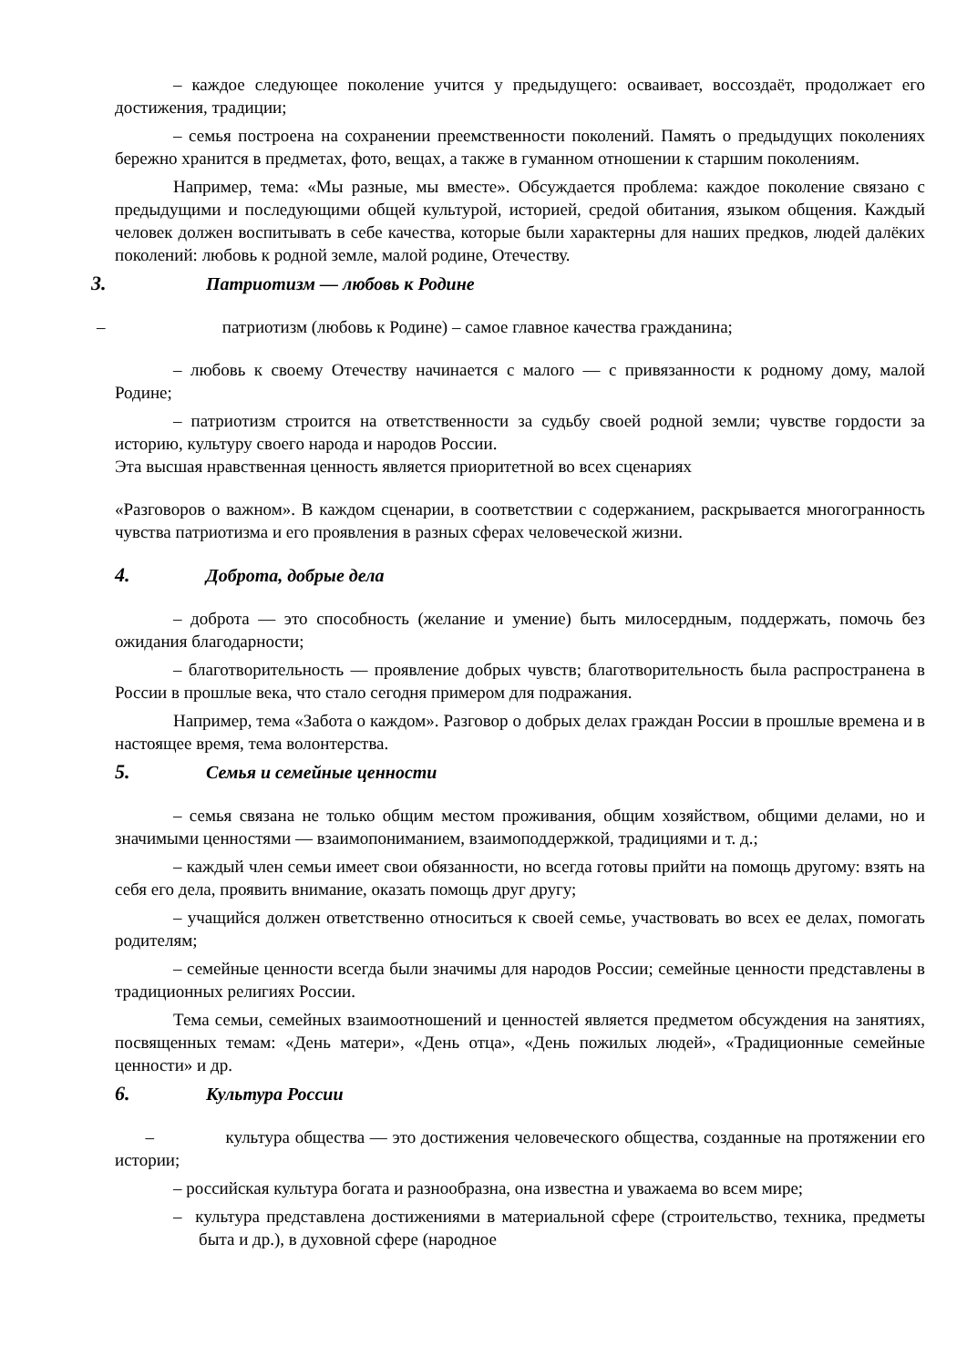– каждое следующее поколение учится у предыдущего: осваивает, воссоздаёт, продолжает его достижения, традиции;
– семья построена на сохранении преемственности поколений. Память о предыдущих поколениях бережно хранится в предметах, фото, вещах, а также в гуманном отношении к старшим поколениям.
Например, тема: «Мы разные, мы вместе». Обсуждается проблема: каждое поколение связано с предыдущими и последующими общей культурой, историей, средой обитания, языком общения. Каждый человек должен воспитывать в себе качества, которые были характерны для наших предков, людей далёких поколений: любовь к родной земле, малой родине, Отечеству.
3. Патриотизм — любовь к Родине
– патриотизм (любовь к Родине) – самое главное качества гражданина;
– любовь к своему Отечеству начинается с малого — с привязанности к родному дому, малой Родине;
– патриотизм строится на ответственности за судьбу своей родной земли; чувстве гордости за историю, культуру своего народа и народов России.
Эта высшая нравственная ценность является приоритетной во всех сценариях
«Разговоров о важном». В каждом сценарии, в соответствии с содержанием, раскрывается многогранность чувства патриотизма и его проявления в разных сферах человеческой жизни.
4. Доброта, добрые дела
– доброта — это способность (желание и умение) быть милосердным, поддержать, помочь без ожидания благодарности;
– благотворительность — проявление добрых чувств; благотворительность была распространена в России в прошлые века, что стало сегодня примером для подражания.
Например, тема «Забота о каждом». Разговор о добрых делах граждан России в прошлые времена и в настоящее время, тема волонтерства.
5. Семья и семейные ценности
– семья связана не только общим местом проживания, общим хозяйством, общими делами, но и значимыми ценностями — взаимопониманием, взаимоподдержкой, традициями и т. д.;
– каждый член семьи имеет свои обязанности, но всегда готовы прийти на помощь другому: взять на себя его дела, проявить внимание, оказать помощь друг другу;
– учащийся должен ответственно относиться к своей семье, участвовать во всех ее делах, помогать родителям;
– семейные ценности всегда были значимы для народов России; семейные ценности представлены в традиционных религиях России.
Тема семьи, семейных взаимоотношений и ценностей является предметом обсуждения на занятиях, посвященных темам: «День матери», «День отца», «День пожилых людей», «Традиционные семейные ценности» и др.
6. Культура России
– культура общества — это достижения человеческого общества, созданные на протяжении его истории;
– российская культура богата и разнообразна, она известна и уважаема во всем мире;
– культура представлена достижениями в материальной сфере (строительство, техника, предметы быта и др.), в духовной сфере (народное